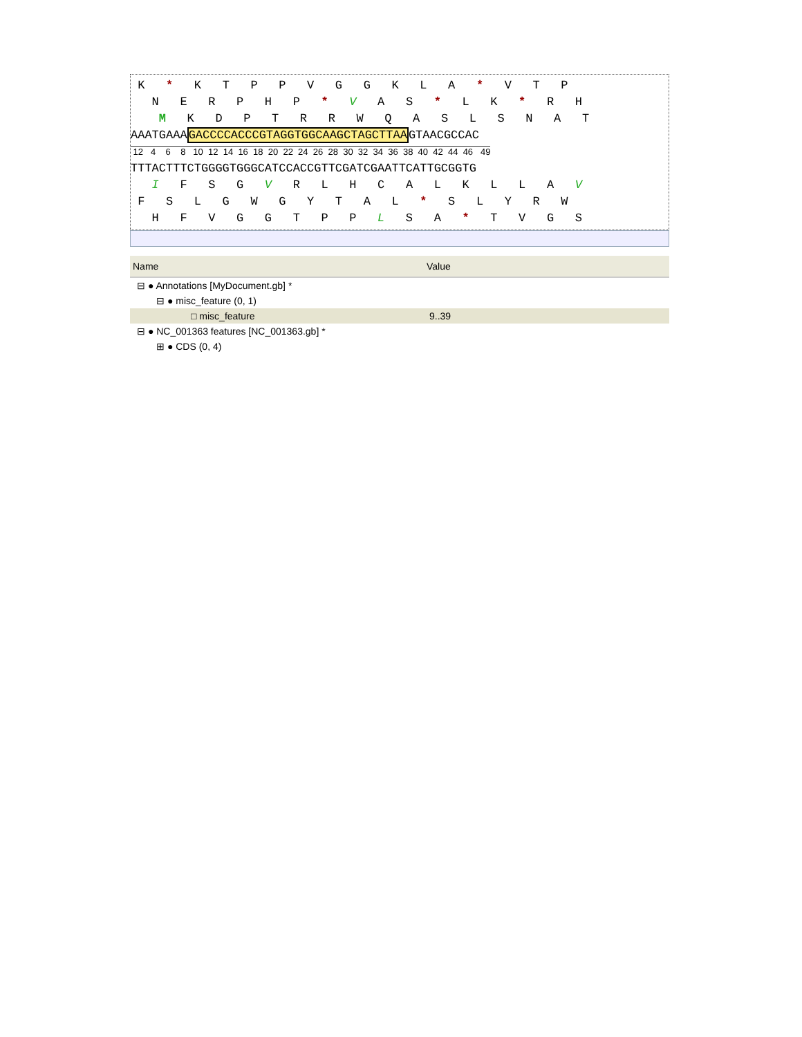K * K T P P V G G K L A * V T P N E R P H P * V A S * L K * R H M K D P T R R W Q A S L S N A T AAATGAAAGACCCCACCCGTAGGTGGCAAGCTAGCTTAAGTAACGCCAC 12 4 6 8 10 12 14 16 18 20 22 24 26 28 30 32 34 36 38 40 42 44 46 49 TTTACTTTCTGGGGTGGGCATCCACCGTTCGATCGAATTCATTGCGGTG I F S G V R L H C A L K L L A V F S L G W G Y T A L * S L Y R W H F V G G T P P L S A * T V G S
| Name | Value |
| --- | --- |
| ⊟ ● Annotations [MyDocument.gb] * | |
| ⊟ ● misc_feature (0, 1) | |
| □ misc_feature | 9..39 |
| ⊟ ● NC_001363 features [NC_001363.gb] * | |
| ⊞ ● CDS (0, 4) | |